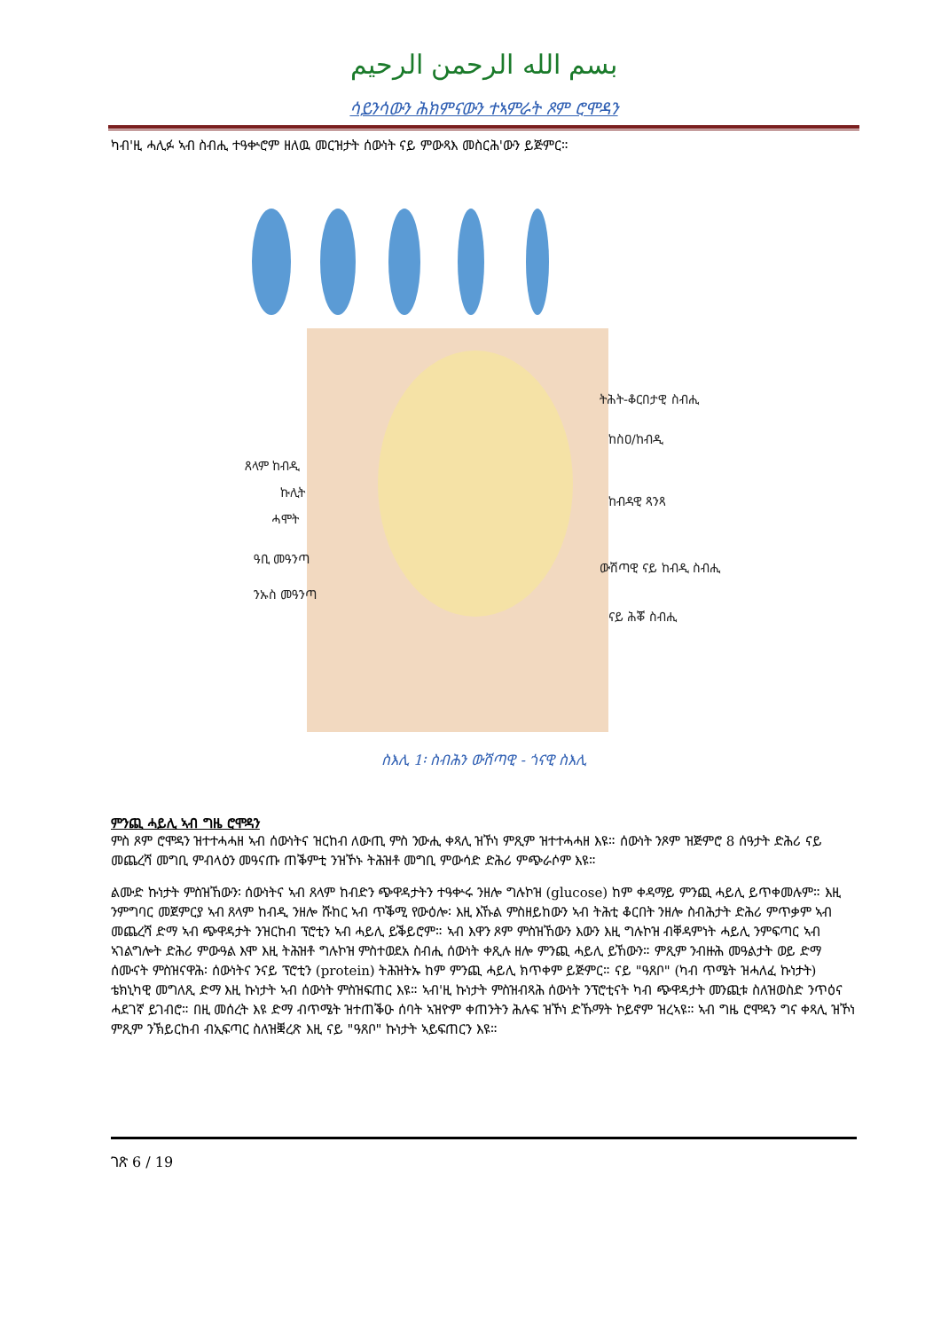بسم الله الرحمن الرحيم
ሳይንሳውን ሕክምናውን ተኣምራት ጾም ሮሞዳን
ካብ'ዚ ሓሊፉ ኣብ ስብሒ ተዓቍሮም ዘለዉ መርዝታት ሰውነት ናይ ምውጻእ መስርሕ'ውን ይጅምር።
ትሕት-ቆርበታዊ ስብሒ
ከስዐ/ከብዲ
ከብዳዊ ጻንጻ
ውሽጣዊ ናይ ከብዲ ስብሒ
ናይ ሕቖ ስብሒ
ጸላም ከብዲ
ኩሊት
ሓሞት
ዓቢ መዓንጣ
ንኡስ መዓንጣ
ስእሊ 1፡ ስብሕን ውሽጣዊ - ጎናዊ ስእሊ
ምንጪ ሓይሊ ኣብ ግዜ ሮሞዳን
ምስ ጾም ሮሞዳን ዝተተሓሓዘ ኣብ ሰውነትና ዝርከብ ለውጢ ምስ ንውሒ ቀጻሊ ዝኾነ ምጺም ዝተተሓሓዘ እዩ። ሰውነት ንጾም ዝጅምሮ 8 ሰዓታት ድሕሪ ናይ መጨረሻ መግቢ ምብላዕን መዓናጡ ጠቕምቲ ንዝኾኑ ትሕዝቶ መግቢ ምውሳድ ድሕሪ ምጭራሶም እዩ።
ልሙድ ኩነታት ምስዝኸውን፡ ሰውነትና ኣብ ጸላም ከብድን ጭዋዳታትን ተዓቍሩ ንዘሎ ግሉኮዝ (glucose) ከም ቀዳማይ ምንጪ ሓይሊ ይጥቀመሉም። እዚ ንምግባር መጀምርያ ኣብ ጸላም ከብዲ ንዘሎ ሹከር ኣብ ጥቕሚ የውዕሎ፡ እዚ እኹል ምስዘይከውን ኣብ ትሕቲ ቆርበት ንዘሎ ስብሕታት ድሕሪ ምጥቃም ኣብ መጨረሻ ድማ ኣብ ጭዋዳታት ንዝርከብ ፕሮቲን ኣብ ሓይሊ ይቕይሮም። ኣብ እዋን ጾም ምስዝኸውን እውን እዚ ግሉኮዝ ብቐዳምነት ሓይሊ ንምፍጣር ኣብ ኣገልግሎት ድሕሪ ምውዓል እሞ እዚ ትሕዝቶ ግሉኮዝ ምስተወደአ ስብሒ ሰውነት ቀጺሉ ዘሎ ምንጪ ሓይሊ ይኸውን። ምጺም ንብዙሕ መዓልታት ወይ ድማ ሰሙናት ምስዝናዋሕ፡ ሰውነትና ንናይ ፕሮቲን (protein) ትሕዝትኡ ከም ምንጪ ሓይሊ ክጥቀም ይጅምር። ናይ "ዓጸቦ" (ካብ ጥሜት ዝሓለፈ ኩነታት) ቴክኒካዊ መግለጺ ድማ እዚ ኩነታት ኣብ ሰውነት ምስዝፍጠር እዩ። ኣብ'ዚ ኩነታት ምስዝብጻሕ ሰውነት ንፕሮቲናት ካብ ጭዋዳታት መንጪቱ ስለዝወስድ ንጥዕና ሓደገኛ ይገብሮ። በዚ መሰረት እዩ ድማ ብጥሜት ዝተጠቕዑ ሰባት ኣዝዮም ቀጠንትን ሕሉፍ ዝኾነ ድኹማት ኮይኖም ዝረኣዩ። ኣብ ግዜ ሮሞዳን ግና ቀጻሊ ዝኾነ ምጺም ንኽይርከብ ብኢፍጣር ስለዝቛረጽ እዚ ናይ "ዓጸቦ" ኩነታት ኣይፍጠርን እዩ።
ገጽ 6 / 19